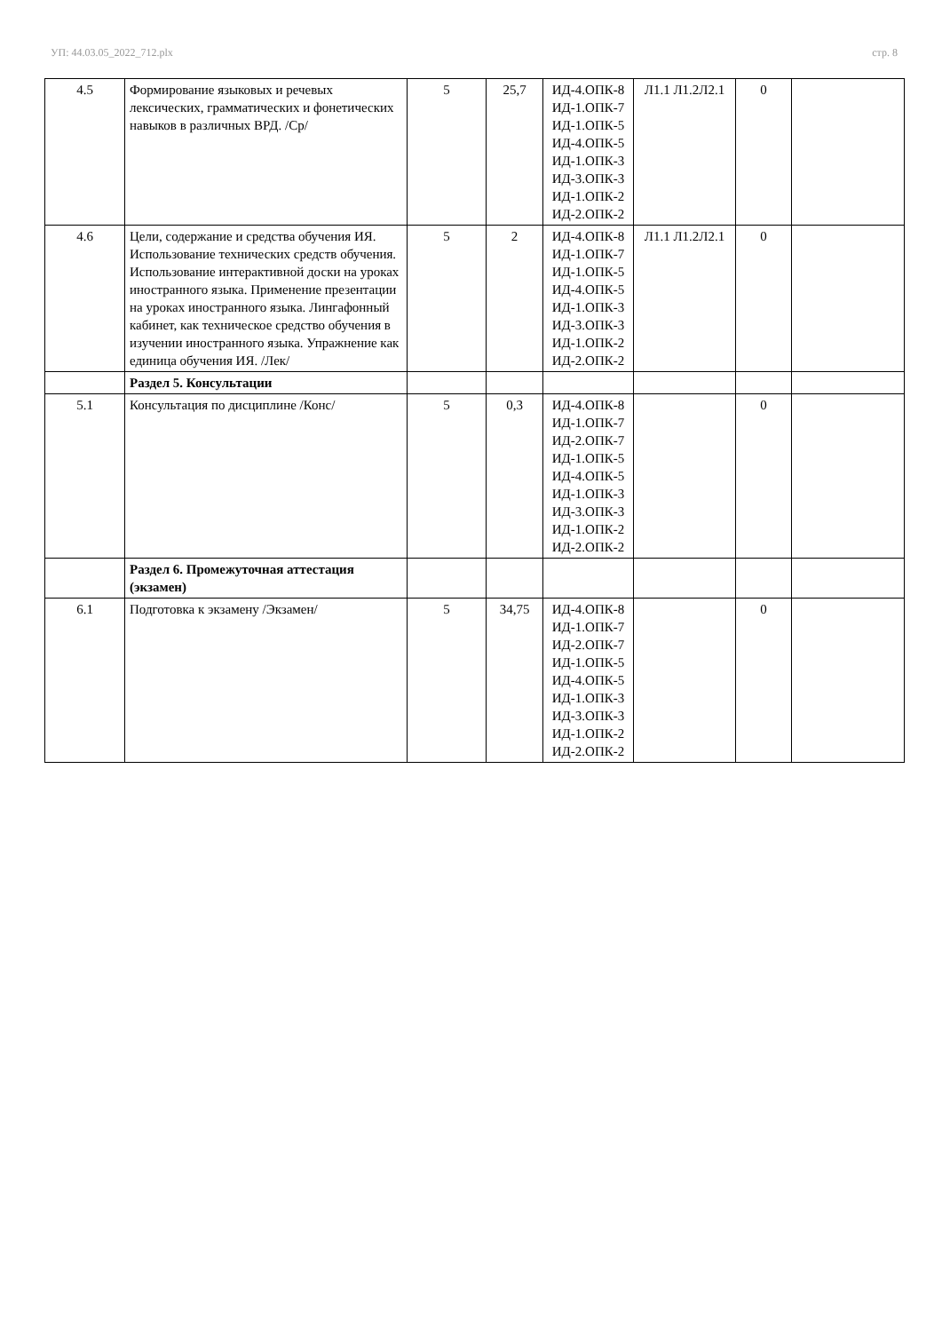УП: 44.03.05_2022_712.plx стр. 8
| 4.5 | Формирование языковых и речевых лексических, грамматических и фонетических навыков в различных ВРД. /Ср/ | 5 | 25,7 | ИД-4.ОПК-8 ИД-1.ОПК-7 ИД-1.ОПК-5 ИД-4.ОПК-5 ИД-1.ОПК-3 ИД-3.ОПК-3 ИД-1.ОПК-2 ИД-2.ОПК-2 | Л1.1 Л1.2Л2.1 | 0 | |
| 4.6 | Цели, содержание и средства обучения ИЯ. Использование технических средств обучения. Использование интерактивной доски на уроках иностранного языка. Применение презентации на уроках иностранного языка. Лингафонный кабинет, как техническое средство обучения в изучении иностранного языка. Упражнение как единица обучения ИЯ. /Лек/ | 5 | 2 | ИД-4.ОПК-8 ИД-1.ОПК-7 ИД-1.ОПК-5 ИД-4.ОПК-5 ИД-1.ОПК-3 ИД-3.ОПК-3 ИД-1.ОПК-2 ИД-2.ОПК-2 | Л1.1 Л1.2Л2.1 | 0 | |
| | Раздел 5. Консультации | | | | | | |
| 5.1 | Консультация по дисциплине /Конс/ | 5 | 0,3 | ИД-4.ОПК-8 ИД-1.ОПК-7 ИД-2.ОПК-7 ИД-1.ОПК-5 ИД-4.ОПК-5 ИД-1.ОПК-3 ИД-3.ОПК-3 ИД-1.ОПК-2 ИД-2.ОПК-2 | | 0 | |
| | Раздел 6. Промежуточная аттестация (экзамен) | | | | | | |
| 6.1 | Подготовка к экзамену /Экзамен/ | 5 | 34,75 | ИД-4.ОПК-8 ИД-1.ОПК-7 ИД-2.ОПК-7 ИД-1.ОПК-5 ИД-4.ОПК-5 ИД-1.ОПК-3 ИД-3.ОПК-3 ИД-1.ОПК-2 ИД-2.ОПК-2 | | 0 | |